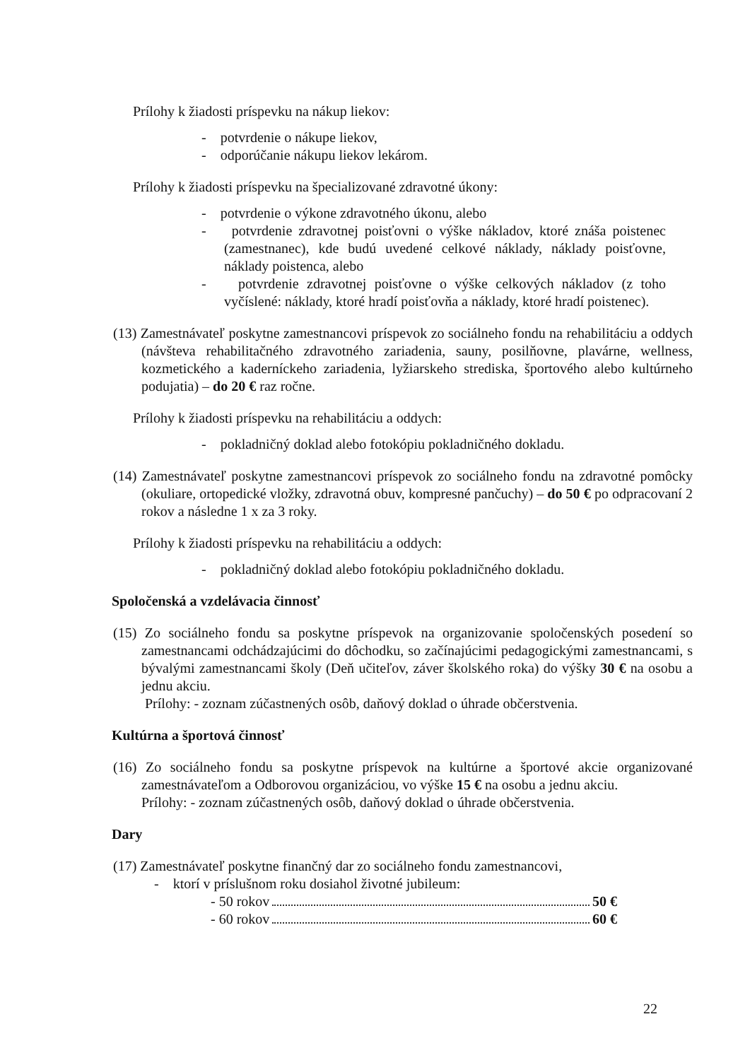Prílohy k žiadosti príspevku na nákup liekov:
- potvrdenie o nákupe liekov,
- odporúčanie nákupu liekov lekárom.
Prílohy k žiadosti príspevku na špecializované zdravotné úkony:
- potvrdenie o výkone zdravotného úkonu, alebo
- potvrdenie zdravotnej poisťovni o výške nákladov, ktoré znáša poistenec (zamestnanec), kde budú uvedené celkové náklady, náklady poisťovne, náklady poistenca, alebo
- potvrdenie zdravotnej poisťovne o výške celkových nákladov (z toho vyčíslené: náklady, ktoré hradí poisťovňa a náklady, ktoré hradí poistenec).
(13) Zamestnávateľ poskytne zamestnancovi príspevok zo sociálneho fondu na rehabilitáciu a oddych (návšteva rehabilitačného zdravotného zariadenia, sauny, posilňovne, plavárne, wellness, kozmetického a kaderníckeho zariadenia, lyžiarskeho strediska, športového alebo kultúrneho podujatia) – do 20 € raz ročne.
Prílohy k žiadosti príspevku na rehabilitáciu a oddych:
- pokladničný doklad alebo fotokópiu pokladničného dokladu.
(14) Zamestnávateľ poskytne zamestnancovi príspevok zo sociálneho fondu na zdravotné pomôcky (okuliare, ortopedické vložky, zdravotná obuv, kompresné pančuchy) – do 50 € po odpracovaní 2 rokov a následne 1 x za 3 roky.
Prílohy k žiadosti príspevku na rehabilitáciu a oddych:
- pokladničný doklad alebo fotokópiu pokladničného dokladu.
Spoločenská a vzdelávacia činnosť
(15) Zo sociálneho fondu sa poskytne príspevok na organizovanie spoločenských posedení so zamestnancami odchádzajúcimi do dôchodku, so začínajúcimi pedagogickými zamestnancami, s bývalými zamestnancami školy (Deň učiteľov, záver školského roka) do výšky 30 € na osobu a jednu akciu.
Prílohy: - zoznam zúčastnených osôb, daňový doklad o úhrade občerstvenia.
Kultúrna a športová činnosť
(16) Zo sociálneho fondu sa poskytne príspevok na kultúrne a športové akcie organizované zamestnávateľom a Odborovou organizáciou, vo výške 15 € na osobu a jednu akciu.
Prílohy: - zoznam zúčastnených osôb, daňový doklad o úhrade občerstvenia.
Dary
(17) Zamestnávateľ poskytne finančný dar zo sociálneho fondu zamestnancovi,
- ktorí v príslušnom roku dosiahol životné jubileum:
- 50 rokov 50 €
- 60 rokov 60 €
22